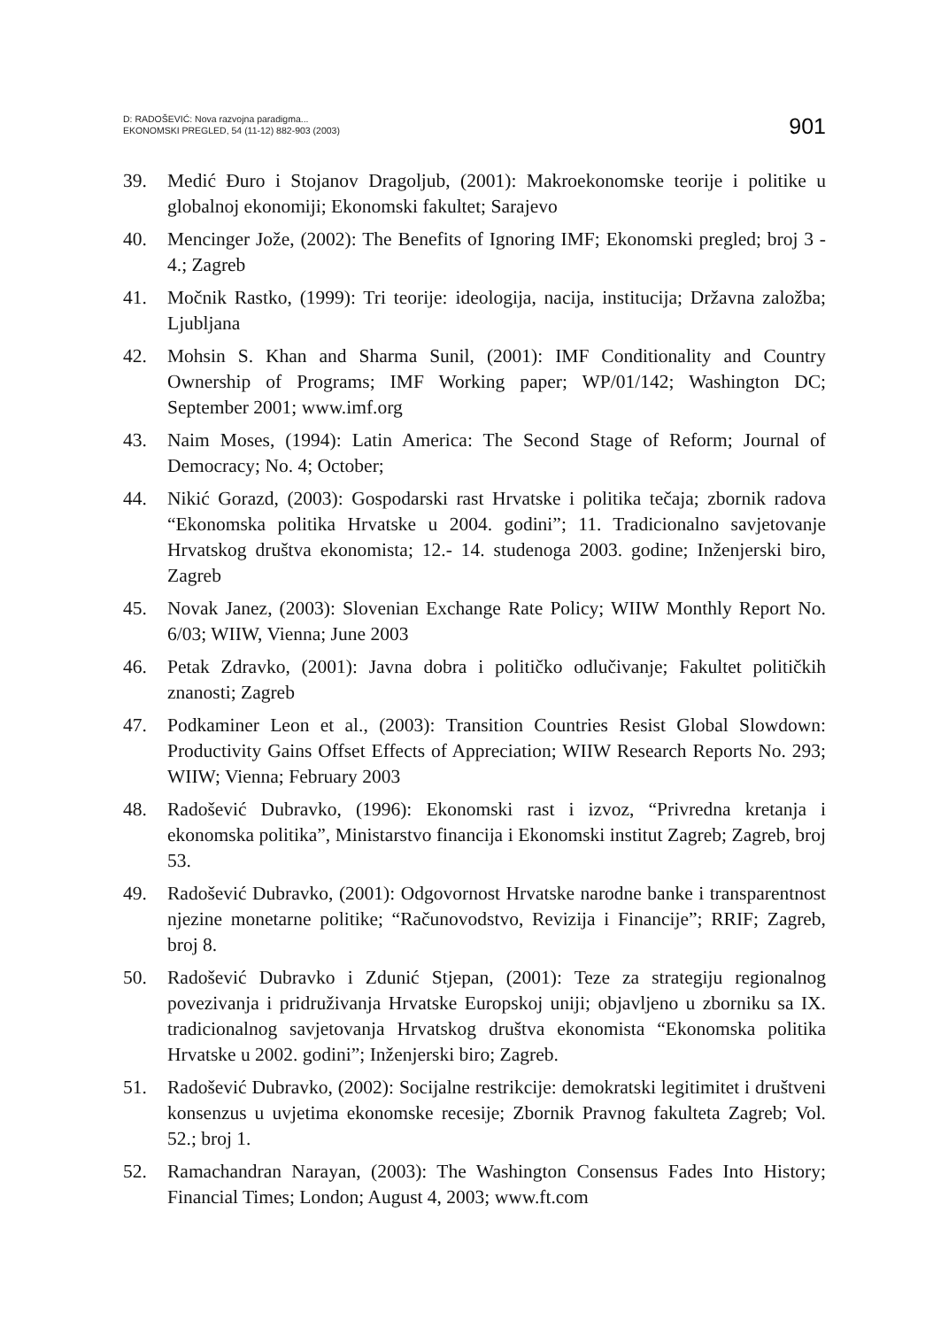D: RADOŠEVIĆ: Nova razvojna paradigma...
EKONOMSKI PREGLED, 54 (11-12) 882-903 (2003)
901
39. Medić Đuro i Stojanov Dragoljub, (2001): Makroekonomske teorije i politike u globalnoj ekonomiji; Ekonomski fakultet; Sarajevo
40. Mencinger Jože, (2002): The Benefits of Ignoring IMF; Ekonomski pregled; broj 3 - 4.; Zagreb
41. Močnik Rastko, (1999): Tri teorije: ideologija, nacija, institucija; Državna založba; Ljubljana
42. Mohsin S. Khan and Sharma Sunil, (2001): IMF Conditionality and Country Ownership of Programs; IMF Working paper; WP/01/142; Washington DC; September 2001; www.imf.org
43. Naim Moses, (1994): Latin America: The Second Stage of Reform; Journal of Democracy; No. 4; October;
44. Nikić Gorazd, (2003): Gospodarski rast Hrvatske i politika tečaja; zbornik radova “Ekonomska politika Hrvatske u 2004. godini”; 11. Tradicionalno savjetovanje Hrvatskog društva ekonomista; 12.- 14. studenoga 2003. godine; Inženjerski biro, Zagreb
45. Novak Janez, (2003): Slovenian Exchange Rate Policy; WIIW Monthly Report No. 6/03; WIIW, Vienna; June 2003
46. Petak Zdravko, (2001): Javna dobra i političko odlučivanje; Fakultet političkih znanosti; Zagreb
47. Podkaminer Leon et al., (2003): Transition Countries Resist Global Slowdown: Productivity Gains Offset Effects of Appreciation; WIIW Research Reports No. 293; WIIW; Vienna; February 2003
48. Radošević Dubravko, (1996): Ekonomski rast i izvoz, “Privredna kretanja i ekonomska politika”, Ministarstvo financija i Ekonomski institut Zagreb; Zagreb, broj 53.
49. Radošević Dubravko, (2001): Odgovornost Hrvatske narodne banke i transparentnost njezine monetarne politike; “Računovodstvo, Revizija i Financije”; RRIF; Zagreb, broj 8.
50. Radošević Dubravko i Zdunić Stjepan, (2001): Teze za strategiju regionalnog povezivanja i pridruživanja Hrvatske Europskoj uniji; objavljeno u zborniku sa IX. tradicionalnog savjetovanja Hrvatskog društva ekonomista “Ekonomska politika Hrvatske u 2002. godini”; Inženjerski biro; Zagreb.
51. Radošević Dubravko, (2002): Socijalne restrikcije: demokratski legitimitet i društveni konsenzus u uvjetima ekonomske recesije; Zbornik Pravnog fakulteta Zagreb; Vol. 52.; broj 1.
52. Ramachandran Narayan, (2003): The Washington Consensus Fades Into History; Financial Times; London; August 4, 2003; www.ft.com